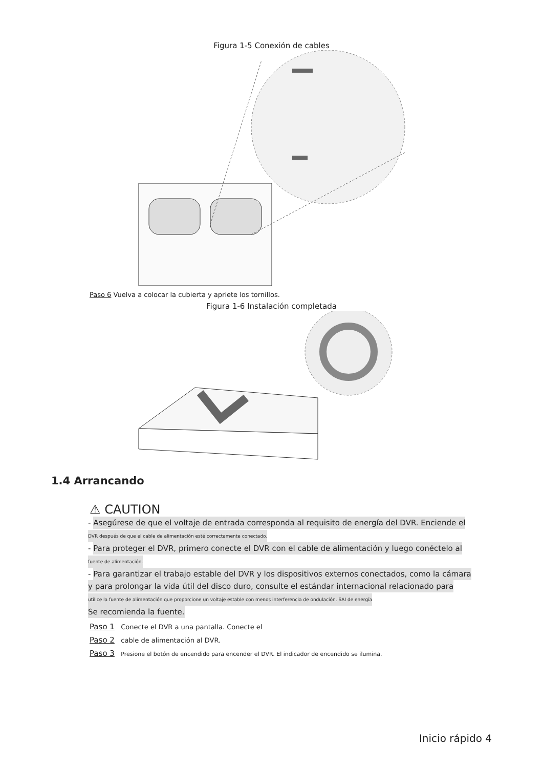Figura 1-5 Conexión de cables
Paso 6 Vuelva a colocar la cubierta y apriete los tornillos.
Figura 1-6 Instalación completada
1.4 Arrancando
⚠ CAUTION
- Asegúrese de que el voltaje de entrada corresponda al requisito de energía del DVR. Enciende el
DVR después de que el cable de alimentación esté correctamente conectado.
- Para proteger el DVR, primero conecte el DVR con el cable de alimentación y luego conéctelo al
fuente de alimentación.
- Para garantizar el trabajo estable del DVR y los dispositivos externos conectados, como la cámara
y para prolongar la vida útil del disco duro, consulte el estándar internacional relacionado para
utilice la fuente de alimentación que proporcione un voltaje estable con menos interferencia de ondulación. SAI de energía
Se recomienda la fuente.
Paso 1 Conecte el DVR a una pantalla. Conecte el
Paso 2 cable de alimentación al DVR.
Paso 3 Presione el botón de encendido para encender el DVR. El indicador de encendido se ilumina.
Inicio rápido 4